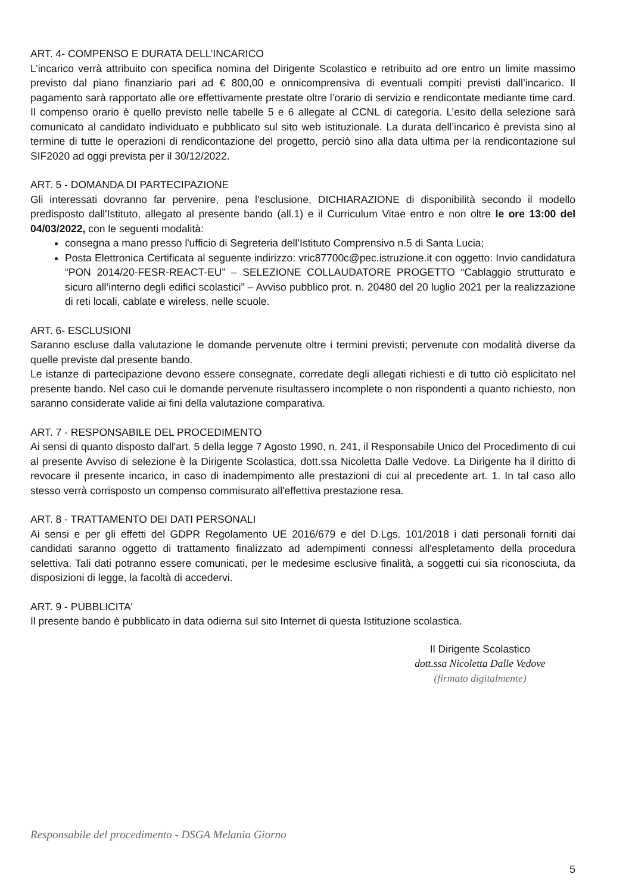ART. 4- COMPENSO E DURATA DELL’INCARICO
L’incarico verrà attribuito con specifica nomina del Dirigente Scolastico e retribuito ad ore entro un limite massimo previsto dal piano finanziario pari ad € 800,00 e onnicomprensiva di eventuali compiti previsti dall’incarico. Il pagamento sarà rapportato alle ore effettivamente prestate oltre l’orario di servizio e rendicontate mediante time card. Il compenso orario è quello previsto nelle tabelle 5 e 6 allegate al CCNL di categoria. L’esito della selezione sarà comunicato al candidato individuato e pubblicato sul sito web istituzionale. La durata dell’incarico è prevista sino al termine di tutte le operazioni di rendicontazione del progetto, perciò sino alla data ultima per la rendicontazione sul SIF2020 ad oggi prevista per il 30/12/2022.
ART. 5 - DOMANDA DI PARTECIPAZIONE
Gli interessati dovranno far pervenire, pena l'esclusione, DICHIARAZIONE di disponibilità secondo il modello predisposto dall'Istituto, allegato al presente bando (all.1) e il Curriculum Vitae entro e non oltre le ore 13:00 del 04/03/2022, con le seguenti modalità:
consegna a mano presso l'ufficio di Segreteria dell’Istituto Comprensivo n.5 di Santa Lucia;
Posta Elettronica Certificata al seguente indirizzo: vric87700c@pec.istruzione.it con oggetto: Invio candidatura “PON 2014/20-FESR-REACT-EU” – SELEZIONE COLLAUDATORE PROGETTO “Cablaggio strutturato e sicuro all’interno degli edifici scolastici” – Avviso pubblico prot. n. 20480 del 20 luglio 2021 per la realizzazione di reti locali, cablate e wireless, nelle scuole.
ART. 6- ESCLUSIONI
Saranno escluse dalla valutazione le domande pervenute oltre i termini previsti; pervenute con modalità diverse da quelle previste dal presente bando.
Le istanze di partecipazione devono essere consegnate, corredate degli allegati richiesti e di tutto ciò esplicitato nel presente bando. Nel caso cui le domande pervenute risultassero incomplete o non rispondenti a quanto richiesto, non saranno considerate valide ai fini della valutazione comparativa.
ART. 7 - RESPONSABILE DEL PROCEDIMENTO
Ai sensi di quanto disposto dall'art. 5 della legge 7 Agosto 1990, n. 241, il Responsabile Unico del Procedimento di cui al presente Avviso di selezione è la Dirigente Scolastica, dott.ssa Nicoletta Dalle Vedove. La Dirigente ha il diritto di revocare il presente incarico, in caso di inadempimento alle prestazioni di cui al precedente art. 1. In tal caso allo stesso verrà corrisposto un compenso commisurato all'effettiva prestazione resa.
ART. 8 - TRATTAMENTO DEI DATI PERSONALI
Ai sensi e per gli effetti del GDPR Regolamento UE 2016/679 e del D.Lgs. 101/2018 i dati personali forniti dai candidati saranno oggetto di trattamento finalizzato ad adempimenti connessi all'espletamento della procedura selettiva. Tali dati potranno essere comunicati, per le medesime esclusive finalità, a soggetti cui sia riconosciuta, da disposizioni di legge, la facoltà di accedervi.
ART. 9 - PUBBLICITA'
Il presente bando è pubblicato in data odierna sul sito Internet di questa Istituzione scolastica.
Il Dirigente Scolastico
dott.ssa Nicoletta Dalle Vedove
(firmato digitalmente)
Responsabile del procedimento - DSGA Melania Giorno
5